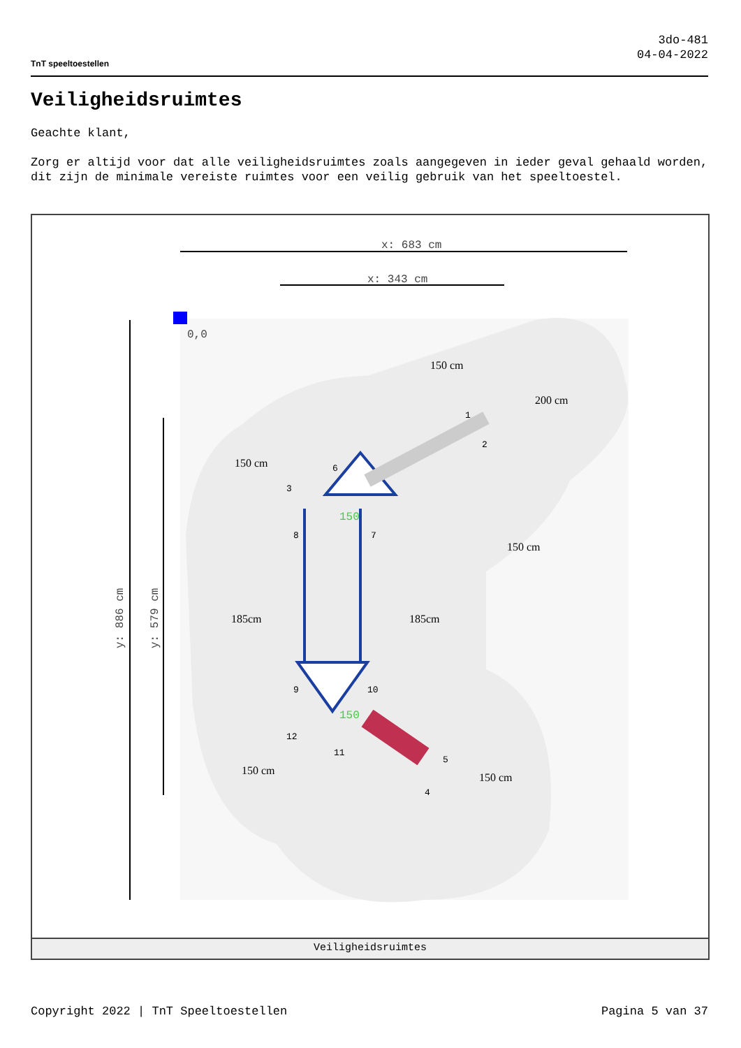TnT speeltoestellen
3do-481
04-04-2022
Veiligheidsruimtes
Geachte klant,
Zorg er altijd voor dat alle veiligheidsruimtes zoals aangegeven in ieder geval gehaald worden, dit zijn de minimale vereiste ruimtes voor een veilig gebruik van het speeltoestel.
x: 683 cm
x: 343 cm
0,0
150
150
185cm
185cm
200 cm
150 cm
150 cm
150 cm
150 cm
150 cm
y: 886 cm
y: 579 cm
1
2
3
4
5
6
7
8
9
10
11
12
Veiligheidsruimtes
Copyright 2022 | TnT Speeltoestellen Pagina 5 van 37